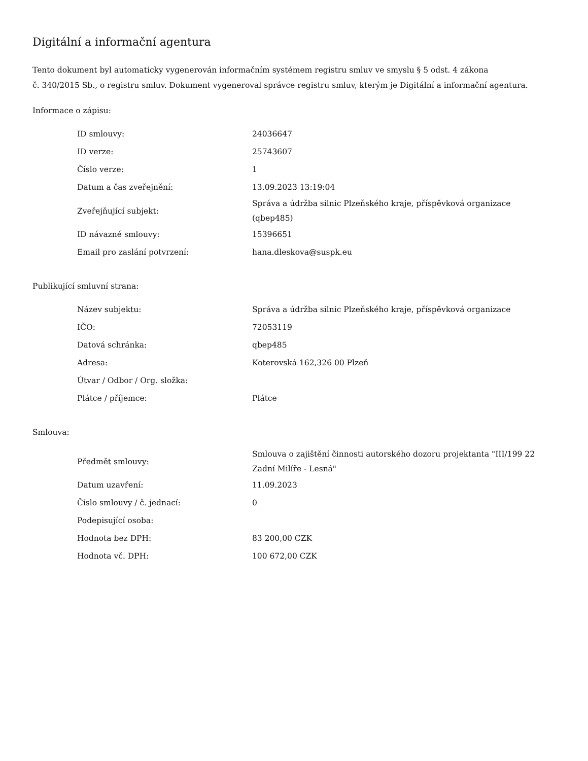Digitální a informační agentura
Tento dokument byl automaticky vygenerován informačním systémem registru smluv ve smyslu § 5 odst. 4 zákona
č. 340/2015 Sb., o registru smluv. Dokument vygeneroval správce registru smluv, kterým je Digitální a informační agentura.
Informace o zápisu:
| ID smlouvy: | 24036647 |
| ID verze: | 25743607 |
| Číslo verze: | 1 |
| Datum a čas zveřejnění: | 13.09.2023 13:19:04 |
| Zveřejňující subjekt: | Správa a údržba silnic Plzeňského kraje, příspěvková organizace (qbep485) |
| ID návazné smlouvy: | 15396651 |
| Email pro zaslání potvrzení: | hana.dleskova@suspk.eu |
Publikující smluvní strana:
| Název subjektu: | Správa a údržba silnic Plzeňského kraje, příspěvková organizace |
| IČO: | 72053119 |
| Datová schránka: | qbep485 |
| Adresa: | Koterovská 162,326 00 Plzeň |
| Útvar / Odbor / Org. složka: | |
| Plátce / příjemce: | Plátce |
Smlouva:
| Předmět smlouvy: | Smlouva o zajištění činnosti autorského dozoru projektanta "III/199 22 Zadní Milíře - Lesná" |
| Datum uzavření: | 11.09.2023 |
| Číslo smlouvy / č. jednací: | 0 |
| Podepisující osoba: | |
| Hodnota bez DPH: | 83 200,00 CZK |
| Hodnota vč. DPH: | 100 672,00 CZK |